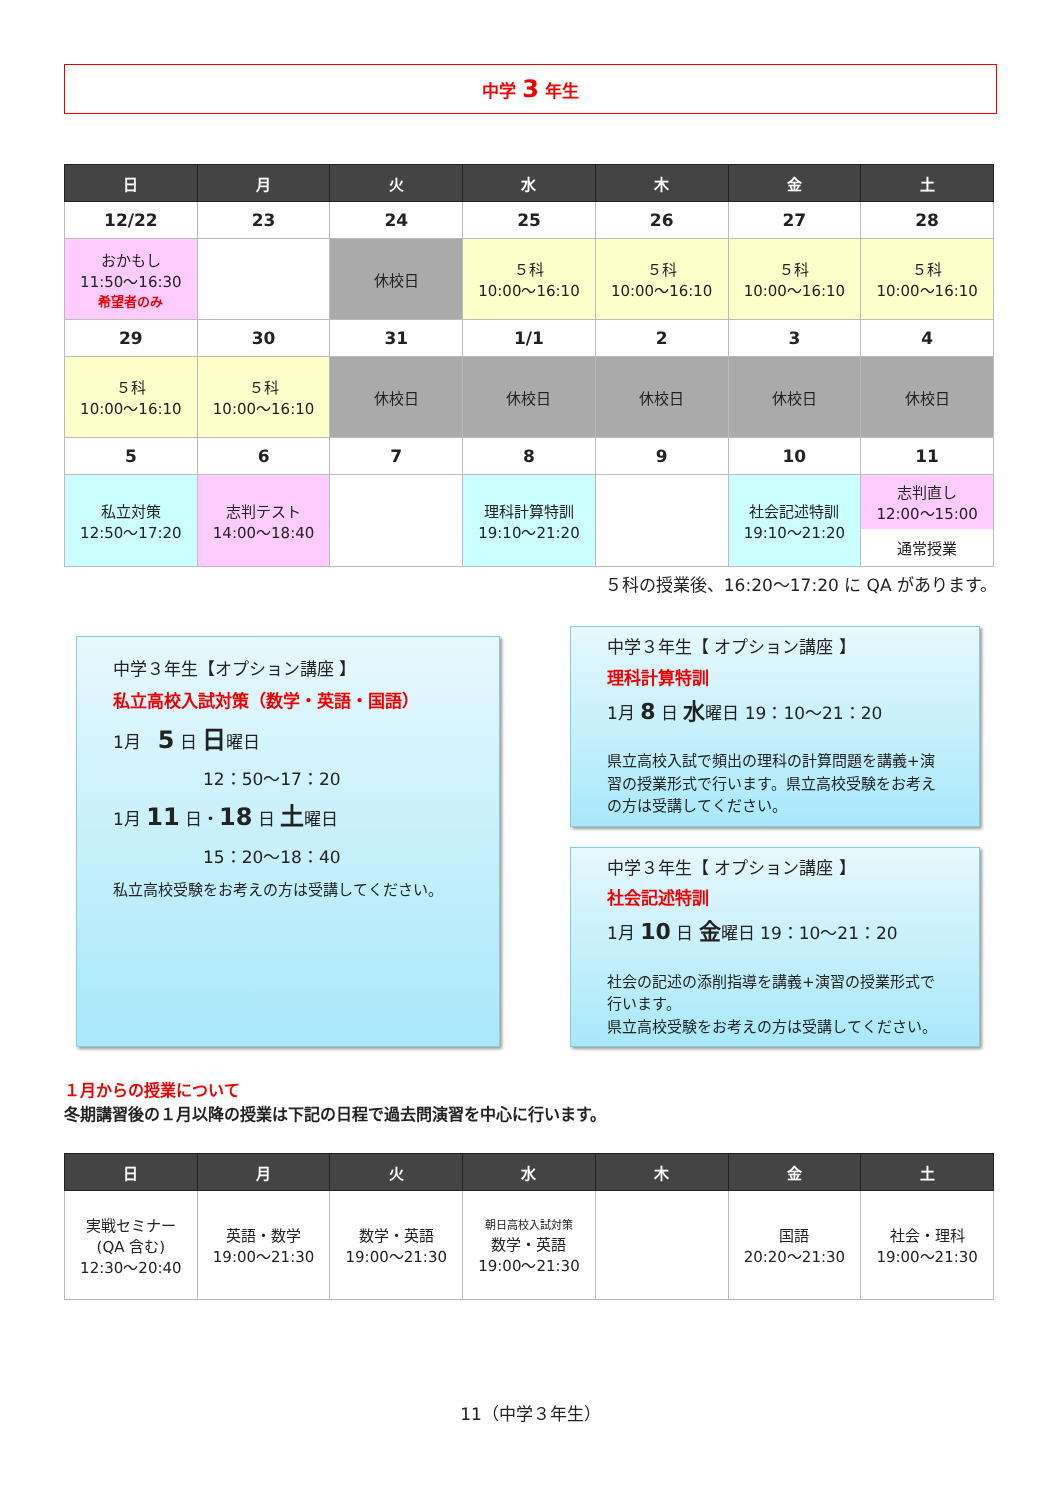中学 3 年生
| 日 | 月 | 火 | 水 | 木 | 金 | 土 |
| --- | --- | --- | --- | --- | --- | --- |
| 12/22 | 23 | 24 | 25 | 26 | 27 | 28 |
| おかもし 11:50～16:30 希望者のみ | | 休校日 | ５科 10:00～16:10 | ５科 10:00～16:10 | ５科 10:00～16:10 | ５科 10:00～16:10 |
| 29 | 30 | 31 | 1/1 | 2 | 3 | 4 |
| ５科 10:00～16:10 | ５科 10:00～16:10 | 休校日 | 休校日 | 休校日 | 休校日 | 休校日 |
| 5 | 6 | 7 | 8 | 9 | 10 | 11 |
| 私立対策 12:50～17:20 | 志判テスト 14:00～18:40 | | 理科計算特訓 19:10～21:20 | | 社会記述特訓 19:10～21:20 | 志判直し 12:00～15:00 通常授業 |
５科の授業後、16:20～17:20 に QA があります。
中学３年生【オプション講座 】
私立高校入試対策（数学・英語・国語）
1月　5 日 日曜日
12：50～17：20
1月 11 日・18 日 土曜日
15：20～18：40
私立高校受験をお考えの方は受講してください。
中学３年生【 オプション講座 】
理科計算特訓
1月 8 日 水曜日 19：10～21：20
県立高校入試で頻出の理科の計算問題を講義+演習の授業形式で行います。県立高校受験をお考えの方は受講してください。
中学３年生【 オプション講座 】
社会記述特訓
1月 10 日 金曜日 19：10～21：20
社会の記述の添削指導を講義+演習の授業形式で行います。
県立高校受験をお考えの方は受講してください。
１月からの授業について
冬期講習後の１月以降の授業は下記の日程で過去問演習を中心に行います。
| 日 | 月 | 火 | 水 | 木 | 金 | 土 |
| --- | --- | --- | --- | --- | --- | --- |
| 実戦セミナー (QA 含む) 12:30～20:40 | 英語・数学 19:00～21:30 | 数学・英語 19:00～21:30 | 朝日高校入試対策 数学・英語 19:00～21:30 | | 国語 20:20～21:30 | 社会・理科 19:00～21:30 |
11（中学３年生）